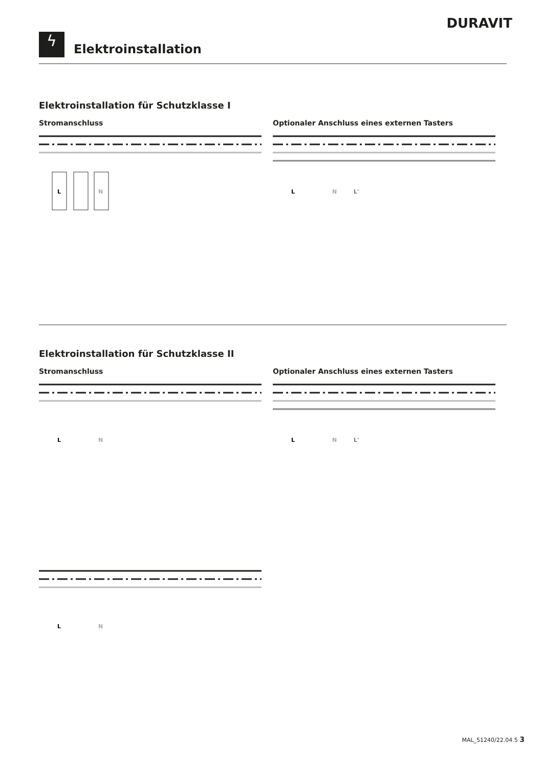DURAVIT
ϟ Elektroinstallation
Elektroinstallation für Schutzklasse I
Stromanschluss
L
N
Optionaler Anschluss eines externen Tasters
L
N
L'
Elektroinstallation für Schutzklasse II
Stromanschluss
L
N
L
N
Optionaler Anschluss eines externen Tasters
L
N
L'
MAL_51240/22.04.5 3